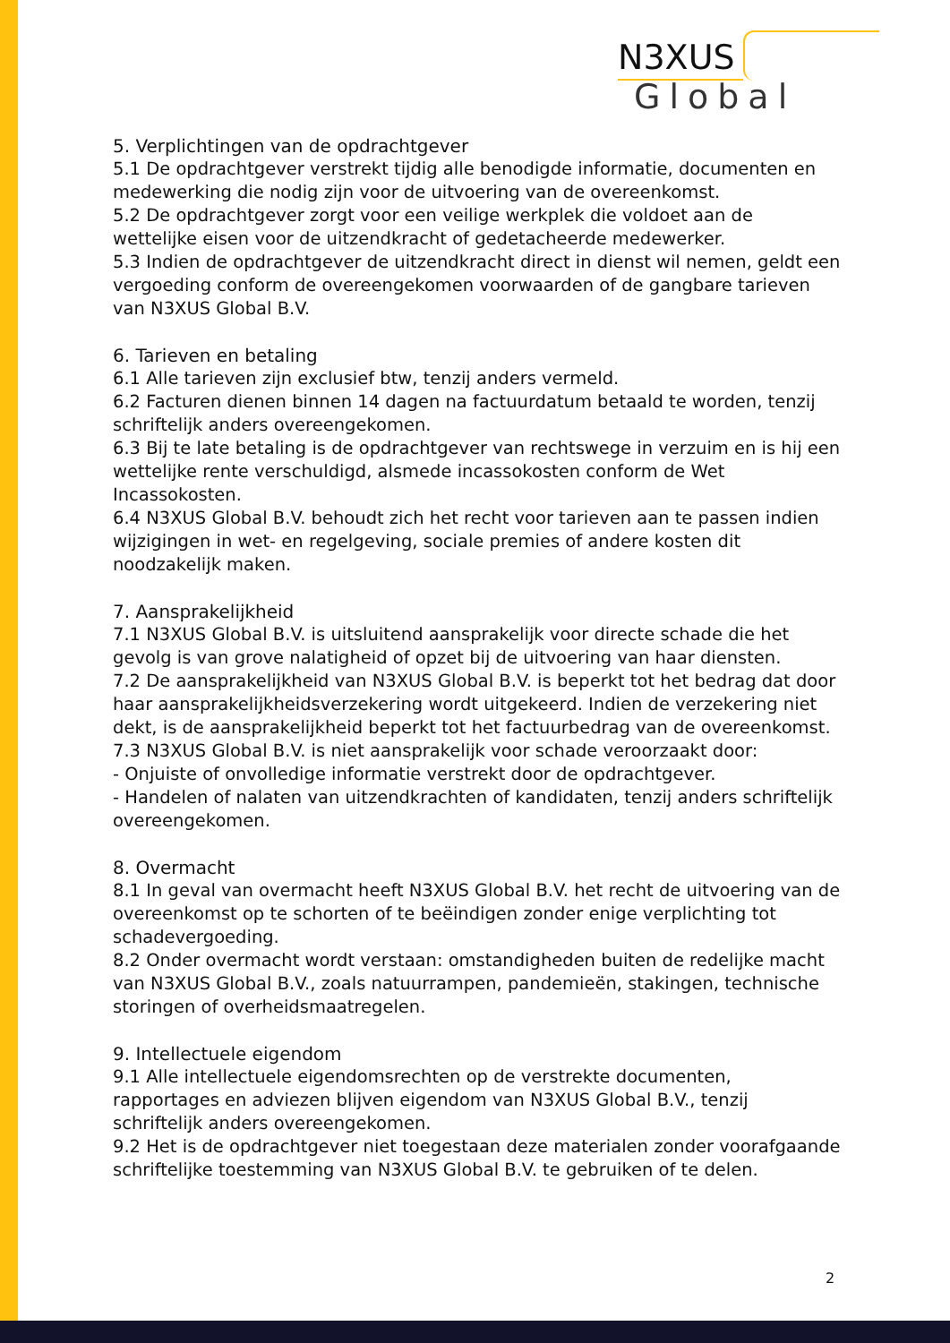N3XUS Global
5. Verplichtingen van de opdrachtgever
5.1 De opdrachtgever verstrekt tijdig alle benodigde informatie, documenten en medewerking die nodig zijn voor de uitvoering van de overeenkomst.
5.2 De opdrachtgever zorgt voor een veilige werkplek die voldoet aan de wettelijke eisen voor de uitzendkracht of gedetacheerde medewerker.
5.3 Indien de opdrachtgever de uitzendkracht direct in dienst wil nemen, geldt een vergoeding conform de overeengekomen voorwaarden of de gangbare tarieven van N3XUS Global B.V.
6. Tarieven en betaling
6.1 Alle tarieven zijn exclusief btw, tenzij anders vermeld.
6.2 Facturen dienen binnen 14 dagen na factuurdatum betaald te worden, tenzij schriftelijk anders overeengekomen.
6.3 Bij te late betaling is de opdrachtgever van rechtswege in verzuim en is hij een wettelijke rente verschuldigd, alsmede incassokosten conform de Wet Incassokosten.
6.4 N3XUS Global B.V. behoudt zich het recht voor tarieven aan te passen indien wijzigingen in wet- en regelgeving, sociale premies of andere kosten dit noodzakelijk maken.
7. Aansprakelijkheid
7.1 N3XUS Global B.V. is uitsluitend aansprakelijk voor directe schade die het gevolg is van grove nalatigheid of opzet bij de uitvoering van haar diensten.
7.2 De aansprakelijkheid van N3XUS Global B.V. is beperkt tot het bedrag dat door haar aansprakelijkheidsverzekering wordt uitgekeerd. Indien de verzekering niet dekt, is de aansprakelijkheid beperkt tot het factuurbedrag van de overeenkomst.
7.3 N3XUS Global B.V. is niet aansprakelijk voor schade veroorzaakt door:
- Onjuiste of onvolledige informatie verstrekt door de opdrachtgever.
- Handelen of nalaten van uitzendkrachten of kandidaten, tenzij anders schriftelijk overeengekomen.
8. Overmacht
8.1 In geval van overmacht heeft N3XUS Global B.V. het recht de uitvoering van de overeenkomst op te schorten of te beëindigen zonder enige verplichting tot schadevergoeding.
8.2 Onder overmacht wordt verstaan: omstandigheden buiten de redelijke macht van N3XUS Global B.V., zoals natuurrampen, pandemieën, stakingen, technische storingen of overheidsmaatregelen.
9. Intellectuele eigendom
9.1 Alle intellectuele eigendomsrechten op de verstrekte documenten, rapportages en adviezen blijven eigendom van N3XUS Global B.V., tenzij schriftelijk anders overeengekomen.
9.2 Het is de opdrachtgever niet toegestaan deze materialen zonder voorafgaande schriftelijke toestemming van N3XUS Global B.V. te gebruiken of te delen.
2